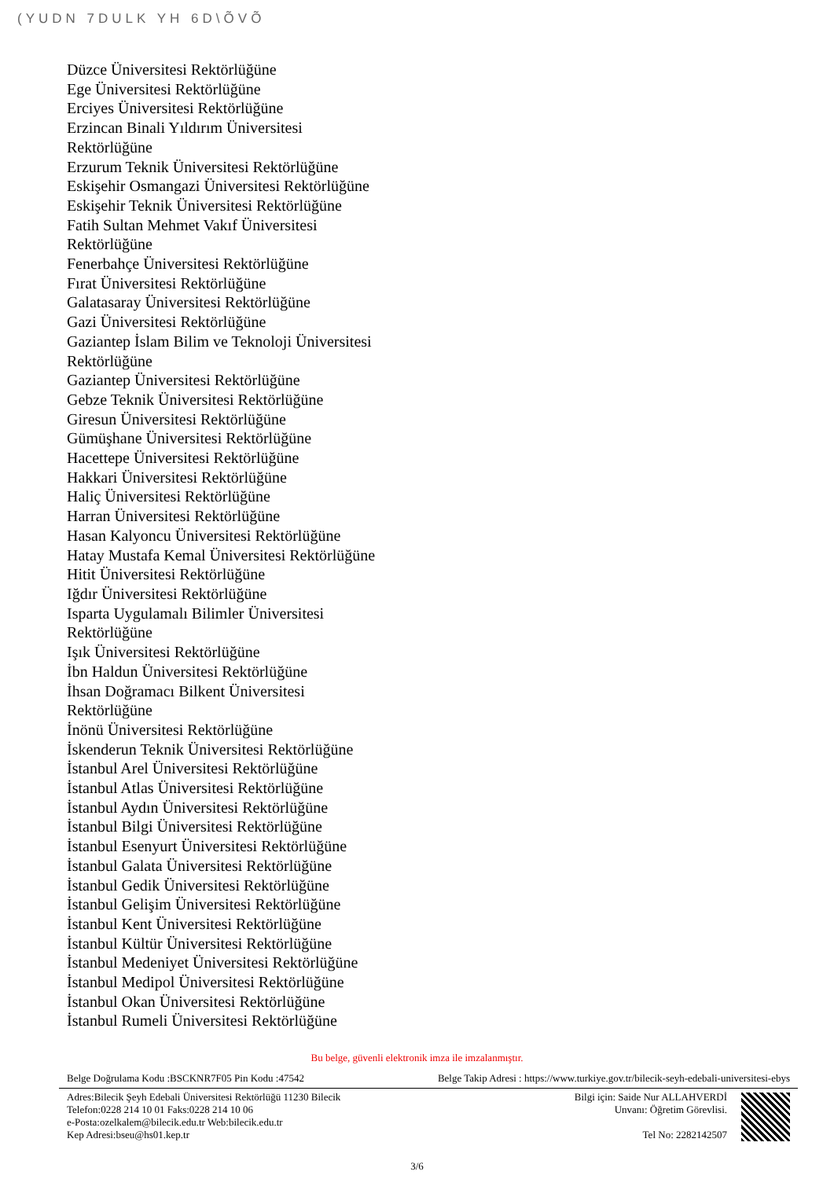(YUDN 7DULK YH 6D\ÕVÕ
Düzce Üniversitesi Rektörlüğüne
Ege Üniversitesi Rektörlüğüne
Erciyes Üniversitesi Rektörlüğüne
Erzincan Binali Yıldırım Üniversitesi
Rektörlüğüne
Erzurum Teknik Üniversitesi Rektörlüğüne
Eskişehir Osmangazi Üniversitesi Rektörlüğüne
Eskişehir Teknik Üniversitesi Rektörlüğüne
Fatih Sultan Mehmet Vakıf Üniversitesi
Rektörlüğüne
Fenerbahçe Üniversitesi Rektörlüğüne
Fırat Üniversitesi Rektörlüğüne
Galatasaray Üniversitesi Rektörlüğüne
Gazi Üniversitesi Rektörlüğüne
Gaziantep İslam Bilim ve Teknoloji Üniversitesi
Rektörlüğüne
Gaziantep Üniversitesi Rektörlüğüne
Gebze Teknik Üniversitesi Rektörlüğüne
Giresun Üniversitesi Rektörlüğüne
Gümüşhane Üniversitesi Rektörlüğüne
Hacettepe Üniversitesi Rektörlüğüne
Hakkari Üniversitesi Rektörlüğüne
Haliç Üniversitesi Rektörlüğüne
Harran Üniversitesi Rektörlüğüne
Hasan Kalyoncu Üniversitesi Rektörlüğüne
Hatay Mustafa Kemal Üniversitesi Rektörlüğüne
Hitit Üniversitesi Rektörlüğüne
Iğdır Üniversitesi Rektörlüğüne
Isparta Uygulamalı Bilimler Üniversitesi
Rektörlüğüne
Işık Üniversitesi Rektörlüğüne
İbn Haldun Üniversitesi Rektörlüğüne
İhsan Doğramacı Bilkent Üniversitesi
Rektörlüğüne
İnönü Üniversitesi Rektörlüğüne
İskenderun Teknik Üniversitesi Rektörlüğüne
İstanbul Arel Üniversitesi Rektörlüğüne
İstanbul Atlas Üniversitesi Rektörlüğüne
İstanbul Aydın Üniversitesi Rektörlüğüne
İstanbul Bilgi Üniversitesi Rektörlüğüne
İstanbul Esenyurt Üniversitesi Rektörlüğüne
İstanbul Galata Üniversitesi Rektörlüğüne
İstanbul Gedik Üniversitesi Rektörlüğüne
İstanbul Gelişim Üniversitesi Rektörlüğüne
İstanbul Kent Üniversitesi Rektörlüğüne
İstanbul Kültür Üniversitesi Rektörlüğüne
İstanbul Medeniyet Üniversitesi Rektörlüğüne
İstanbul Medipol Üniversitesi Rektörlüğüne
İstanbul Okan Üniversitesi Rektörlüğüne
İstanbul Rumeli Üniversitesi Rektörlüğüne
Bu belge, güvenli elektronik imza ile imzalanmıştır.
Belge Doğrulama Kodu :BSCKNR7F05 Pin Kodu :47542 Belge Takip Adresi : https://www.turkiye.gov.tr/bilecik-seyh-edebali-universitesi-ebys
Adres:Bilecik Şeyh Edebali Üniversitesi Rektörlüğü 11230 Bilecik
Telefon:0228 214 10 01 Faks:0228 214 10 06
e-Posta:ozelkalem@bilecik.edu.tr Web:bilecik.edu.tr
Kep Adresi:bseu@hs01.kep.tr
Bilgi için: Saide Nur ALLAHVERDİ
Unvanı: Öğretim Görevlisi.
Tel No: 2282142507
3/6